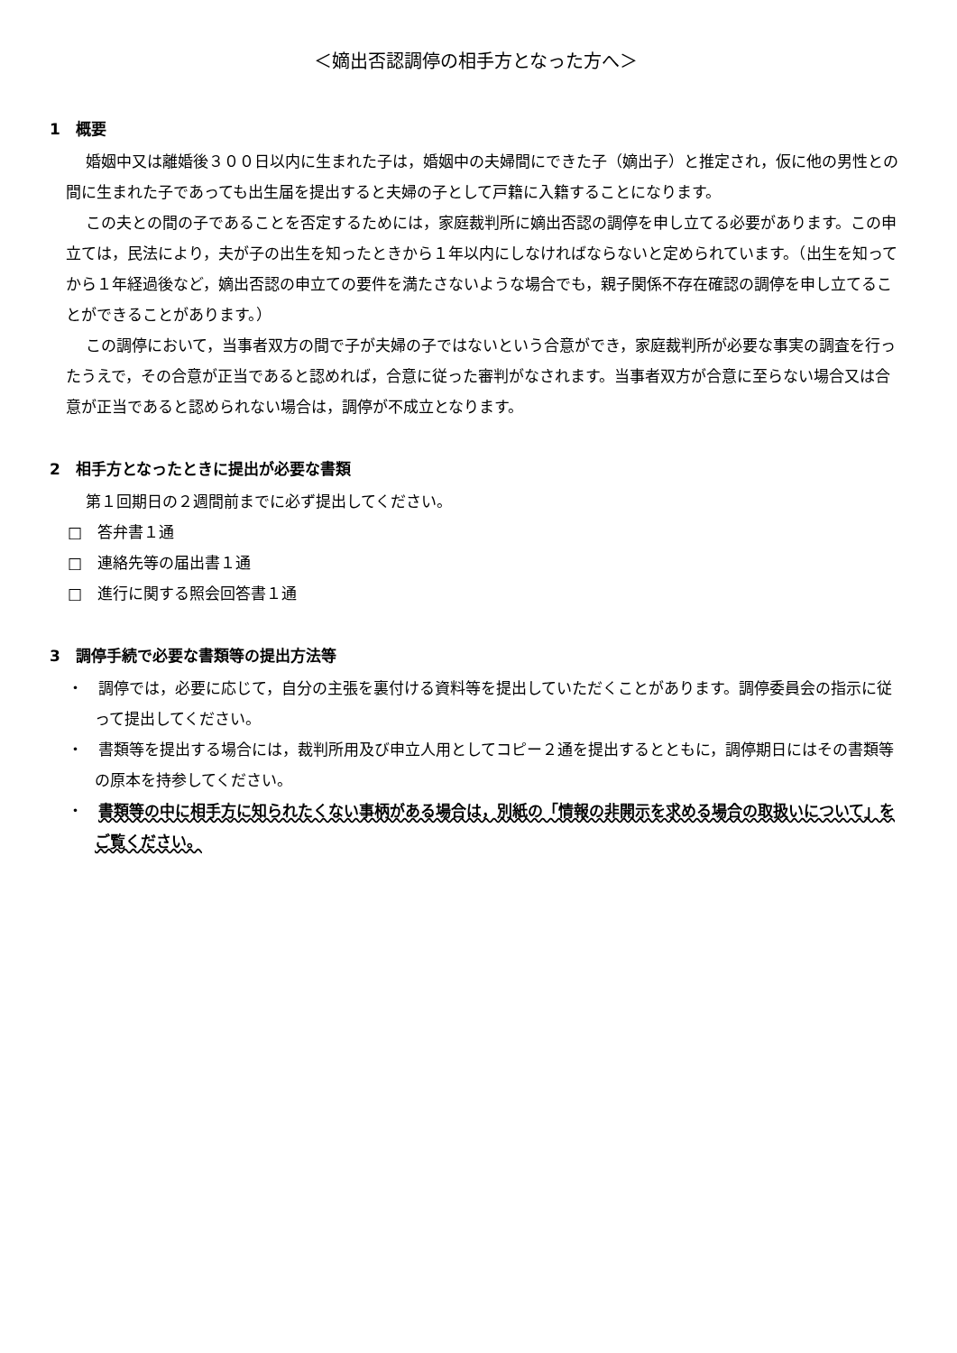＜嫡出否認調停の相手方となった方へ＞
1　概要
婚姻中又は離婚後３００日以内に生まれた子は，婚姻中の夫婦間にできた子（嫡出子）と推定され，仮に他の男性との間に生まれた子であっても出生届を提出すると夫婦の子として戸籍に入籍することになります。
この夫との間の子であることを否定するためには，家庭裁判所に嫡出否認の調停を申し立てる必要があります。この申立ては，民法により，夫が子の出生を知ったときから１年以内にしなければならないと定められています。（出生を知ってから１年経過後など，嫡出否認の申立ての要件を満たさないような場合でも，親子関係不存在確認の調停を申し立てることができることがあります。）
この調停において，当事者双方の間で子が夫婦の子ではないという合意ができ，家庭裁判所が必要な事実の調査を行ったうえで，その合意が正当であると認めれば，合意に従った審判がなされます。当事者双方が合意に至らない場合又は合意が正当であると認められない場合は，調停が不成立となります。
2　相手方となったときに提出が必要な書類
第１回期日の２週間前までに必ず提出してください。
□　答弁書１通
□　連絡先等の届出書１通
□　進行に関する照会回答書１通
3　調停手続で必要な書類等の提出方法等
・　調停では，必要に応じて，自分の主張を裏付ける資料等を提出していただくことがあります。調停委員会の指示に従って提出してください。
・　書類等を提出する場合には，裁判所用及び申立人用としてコピー２通を提出するとともに，調停期日にはその書類等の原本を持参してください。
・　書類等の中に相手方に知られたくない事柄がある場合は，別紙の「情報の非開示を求める場合の取扱いについて」をご覧ください。